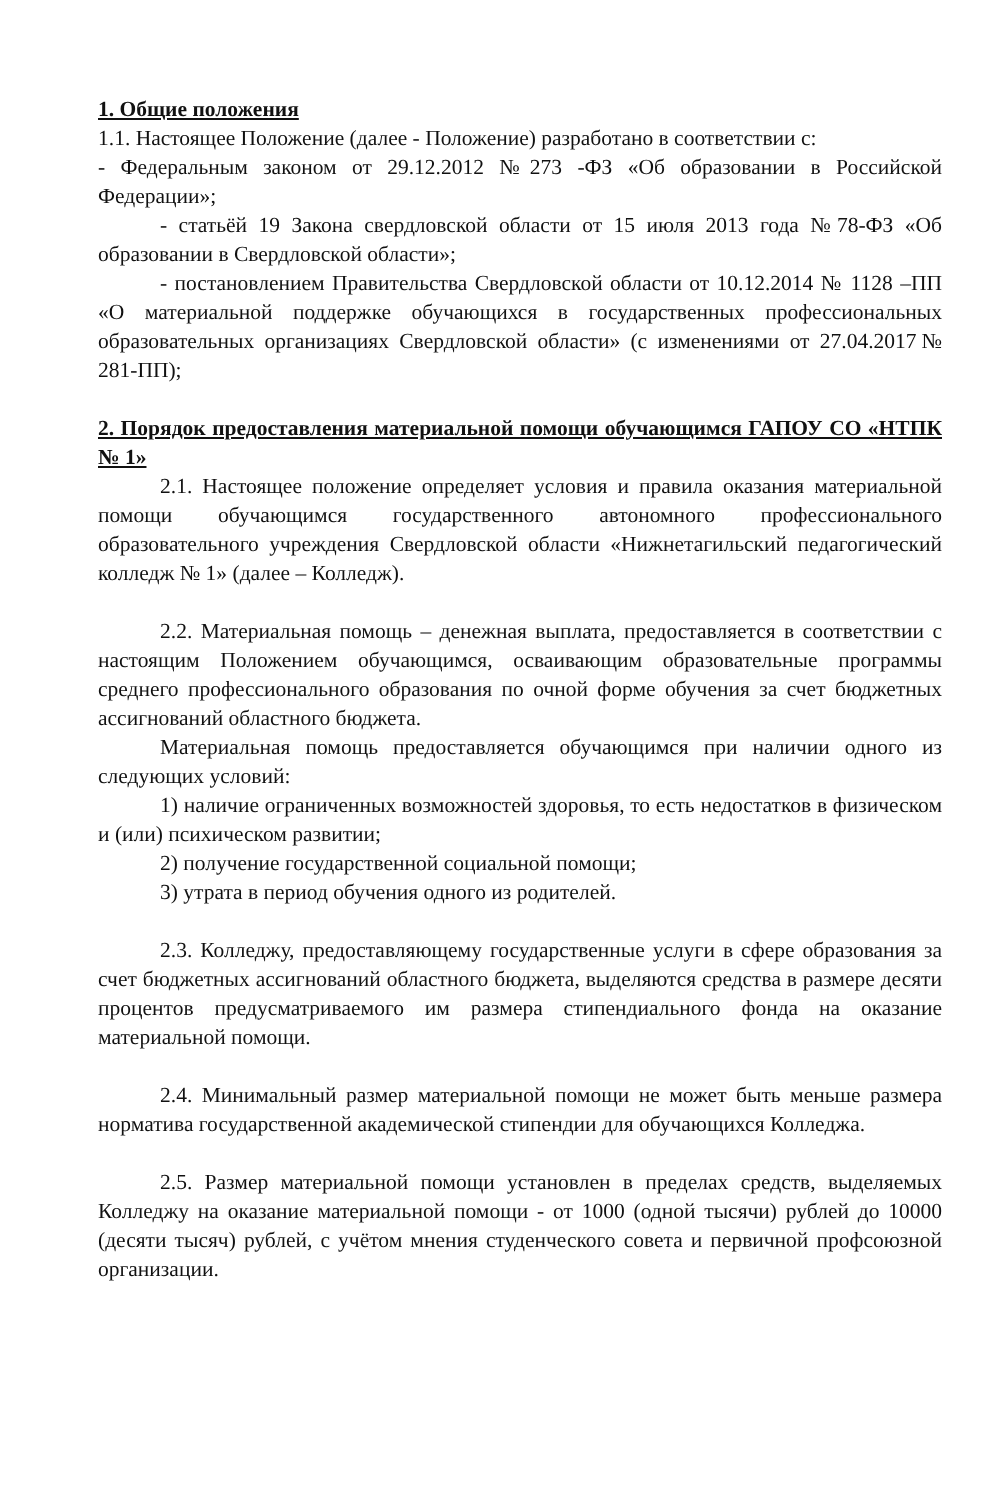1. Общие положения
1.1. Настоящее Положение (далее - Положение) разработано в соответствии с:
- Федеральным законом от 29.12.2012 №273 -ФЗ «Об образовании в Российской Федерации»;
- статьёй 19 Закона свердловской области от 15 июля 2013 года №78-ФЗ «Об образовании в Свердловской области»;
- постановлением Правительства Свердловской области от 10.12.2014 № 1128 –ПП «О материальной поддержке обучающихся в государственных профессиональных образовательных организациях Свердловской области» (с изменениями от 27.04.2017№ 281-ПП);
2. Порядок предоставления материальной помощи обучающимся ГАПОУ СО «НТПК № 1»
2.1. Настоящее положение определяет условия и правила оказания материальной помощи обучающимся государственного автономного профессионального образовательного учреждения Свердловской области «Нижнетагильский педагогический колледж № 1» (далее – Колледж).
2.2. Материальная помощь – денежная выплата, предоставляется в соответствии с настоящим Положением обучающимся, осваивающим образовательные программы среднего профессионального образования по очной форме обучения за счет бюджетных ассигнований областного бюджета.
Материальная помощь предоставляется обучающимся при наличии одного из следующих условий:
1) наличие ограниченных возможностей здоровья, то есть недостатков в физическом и (или) психическом развитии;
2) получение государственной социальной помощи;
3) утрата в период обучения одного из родителей.
2.3. Колледжу, предоставляющему государственные услуги в сфере образования за счет бюджетных ассигнований областного бюджета, выделяются средства в размере десяти процентов предусматриваемого им размера стипендиального фонда на оказание материальной помощи.
2.4. Минимальный размер материальной помощи не может быть меньше размера норматива государственной академической стипендии для обучающихся Колледжа.
2.5. Размер материальной помощи установлен в пределах средств, выделяемых Колледжу на оказание материальной помощи - от 1000 (одной тысячи) рублей до 10000 (десяти тысяч) рублей, с учётом мнения студенческого совета и первичной профсоюзной организации.